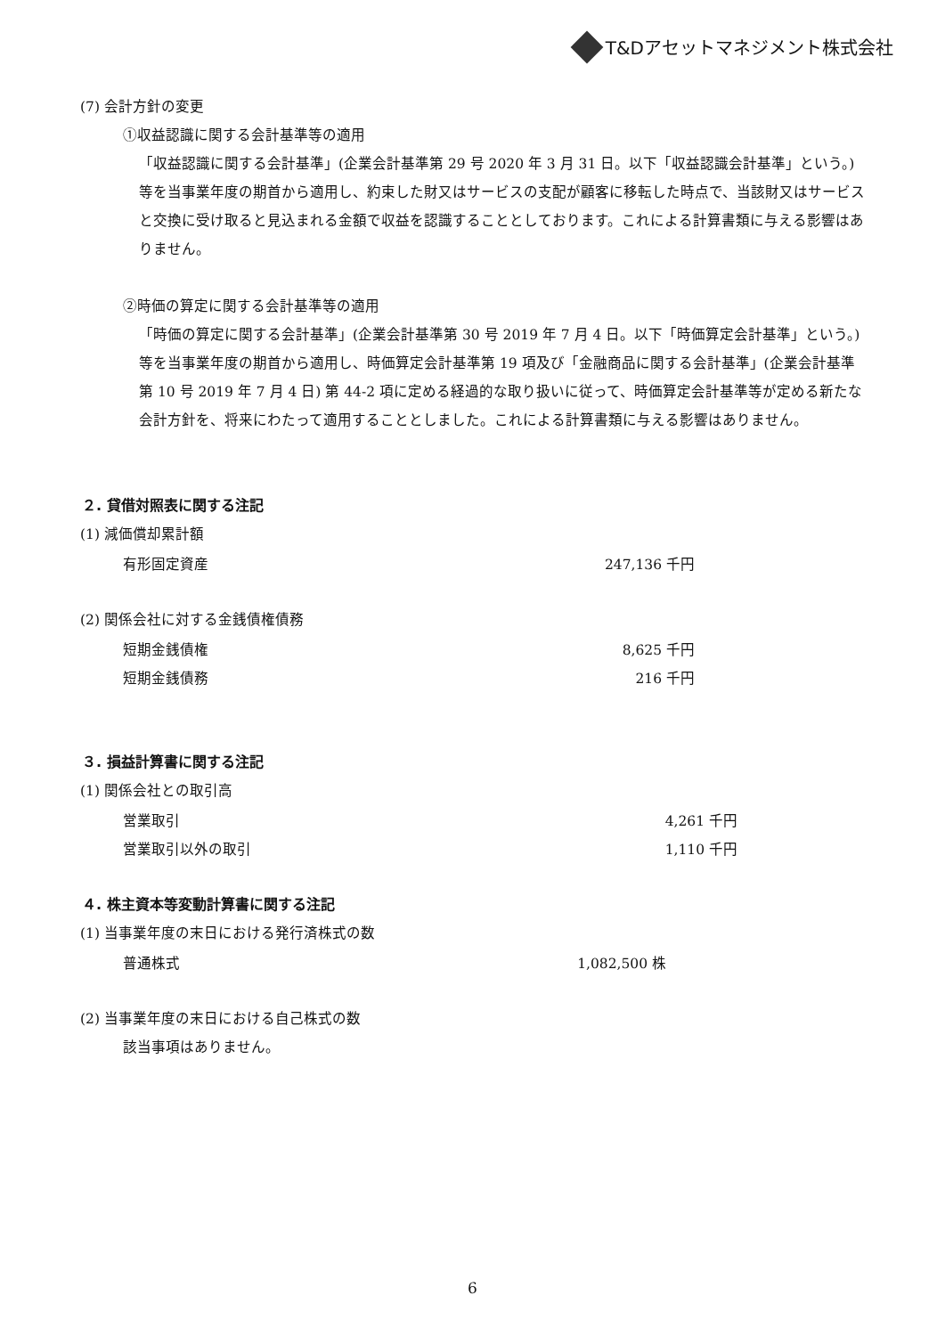T&Dアセットマネジメント株式会社
(7) 会計方針の変更
①収益認識に関する会計基準等の適用
「収益認識に関する会計基準」(企業会計基準第 29 号 2020 年 3 月 31 日。以下「収益認識会計基準」という。) 等を当事業年度の期首から適用し、約束した財又はサービスの支配が顧客に移転した時点で、当該財又はサービスと交換に受け取ると見込まれる金額で収益を認識することとしております。これによる計算書類に与える影響はありません。
②時価の算定に関する会計基準等の適用
「時価の算定に関する会計基準」(企業会計基準第 30 号 2019 年 7 月 4 日。以下「時価算定会計基準」という。) 等を当事業年度の期首から適用し、時価算定会計基準第 19 項及び「金融商品に関する会計基準」(企業会計基準第 10 号 2019 年 7 月 4 日) 第 44-2 項に定める経過的な取り扱いに従って、時価算定会計基準等が定める新たな会計方針を、将来にわたって適用することとしました。これによる計算書類に与える影響はありません。
２. 貸借対照表に関する注記
(1) 減価償却累計額
| 有形固定資産 | 247,136 千円 |
(2) 関係会社に対する金銭債権債務
| 短期金銭債権 | 8,625 千円 |
| 短期金銭債務 | 216 千円 |
３. 損益計算書に関する注記
(1) 関係会社との取引高
| 営業取引 | 4,261 千円 |
| 営業取引以外の取引 | 1,110 千円 |
４. 株主資本等変動計算書に関する注記
(1) 当事業年度の末日における発行済株式の数
| 普通株式 | 1,082,500 株 |
(2) 当事業年度の末日における自己株式の数
該当事項はありません。
6